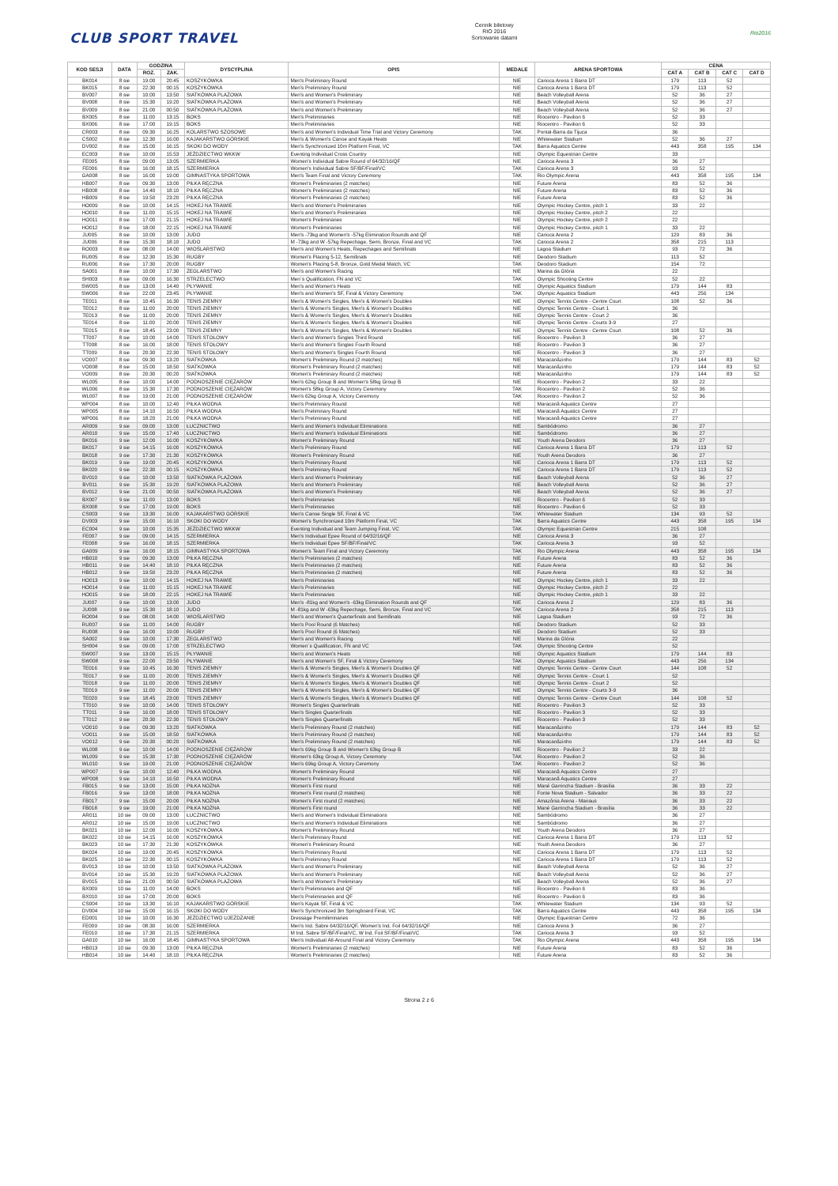CLUB SPORT TRAVEL
Cennik biletowy
RIO 2016
Sortowanie datami
Rio2016
| KOD SESJI | DATA | GODZINA | | DYSCYPLINA | OPIS | MEDALE | ARENA SPORTOWA | CENA | | | |
| --- | --- | --- | --- | --- | --- | --- | --- | --- | --- | --- | --- |
| | | ROZ. | ZAK. | | | | | CAT A | CAT B | CAT C | CAT D |
| BK014 | 8 sie | 19:00 | 20:45 | KOSZYKÓWKA | Men's Preliminary Round | NIE | Carioca Arena 1 Barra DT | 179 | 113 | 52 | |
| BK015 | 8 sie | 22:30 | 00:15 | KOSZYKÓWKA | Men's Preliminary Round | NIE | Carioca Arena 1 Barra DT | 179 | 113 | 52 | |
| BV007 | 8 sie | 10:00 | 13:50 | SIATKÓWKA PLAŻOWA | Men's and Women's Preliminary | NIE | Beach Volleyball Arena | 52 | 36 | 27 | |
| BV008 | 8 sie | 15:30 | 19:20 | SIATKÓWKA PLAŻOWA | Men's and Women's Preliminary | NIE | Beach Volleyball Arena | 52 | 36 | 27 | |
| BV009 | 8 sie | 21:00 | 00:50 | SIATKÓWKA PLAŻOWA | Men's and Women's Preliminary | NIE | Beach Volleyball Arena | 52 | 36 | 27 | |
| BX005 | 8 sie | 11:00 | 13:15 | BOKS | Men's Preliminaries | NIE | Riocentro - Pavilion 6 | 52 | 33 | | |
| BX006 | 8 sie | 17:00 | 19:15 | BOKS | Men's Preliminaries | NIE | Riocentro - Pavilion 6 | 52 | 33 | | |
| CR003 | 8 sie | 09:30 | 16:25 | KOLARSTWO SZOSOWE | Men's and Women's Individual Time Trial and Victory Ceremony | TAK | Pontal-Barra da Tijuca | 36 | | | |
| CS002 | 8 sie | 12:30 | 16:00 | KAJAKARSTWO GÓRSKIE | Men's & Women's Canoe and Kayak Heats | NIE | Whitewater Stadium | 52 | 36 | 27 | |
| DV002 | 8 sie | 15:00 | 16:15 | SKOKI DO WODY | Men's Synchronized 10m Platform Final, VC | TAK | Barra Aquatics Centre | 443 | 358 | 195 | 134 |
| EC003 | 8 sie | 10:00 | 15:53 | JEŹDZIECTWO WKKW | Eventing Individual Cross Country | NIE | Olympic Equestrian Centre | 33 | | | |
| FE005 | 8 sie | 09:00 | 13:05 | SZERMIERKA | Women's Individual Sabre Round of 64/32/16/QF | NIE | Carioca Arena 3 | 36 | 27 | | |
| FE006 | 8 sie | 16:00 | 18:15 | SZERMIERKA | Women's Individual Sabre SF/BF/Final/VC | TAK | Carioca Arena 3 | 93 | 52 | | |
| GA008 | 8 sie | 16:00 | 19:00 | GIMNASTYKA SPORTOWA | Men's Team Final and Victory Ceremony | TAK | Rio Olympic Arena | 443 | 358 | 195 | 134 |
| HB007 | 8 sie | 09:30 | 13:00 | PIŁKA RĘCZNA | Women's Preliminaries (2 matches) | NIE | Future Arena | 83 | 52 | 36 | |
| HB008 | 8 sie | 14:40 | 18:10 | PIŁKA RĘCZNA | Women's Preliminaries (2 matches) | NIE | Future Arena | 83 | 52 | 36 | |
| HB009 | 8 sie | 19:50 | 23:20 | PIŁKA RĘCZNA | Women's Preliminaries (2 matches) | NIE | Future Arena | 83 | 52 | 36 | |
| HO009 | 8 sie | 10:00 | 14:15 | HOKEJ NA TRAWIE | Men's and Women's Preliminaries | NIE | Olympic Hockey Centre, pitch 1 | 33 | 22 | | |
| HO010 | 8 sie | 11:00 | 15:15 | HOKEJ NA TRAWIE | Men's and Women's Preliminaries | NIE | Olympic Hockey Centre, pitch 2 | 22 | | | |
| HO011 | 8 sie | 17:00 | 21:15 | HOKEJ NA TRAWIE | Women's Preliminaries | NIE | Olympic Hockey Centre, pitch 2 | 22 | | | |
| HO012 | 8 sie | 18:00 | 22:15 | HOKEJ NA TRAWIE | Women's Preliminaries | NIE | Olympic Hockey Centre, pitch 1 | 33 | 22 | | |
| JU005 | 8 sie | 10:00 | 13:00 | JUDO | Men's -73kg and Women's -57kg Elimination Rounds and QF | NIE | Carioca Arena 2 | 129 | 83 | 36 | |
| JU006 | 8 sie | 15:30 | 18:10 | JUDO | M -73kg and W -57kg Repechage, Semi, Bronze, Final and VC | TAK | Carioca Arena 2 | 358 | 215 | 113 | |
| RO003 | 8 sie | 08:00 | 14:00 | WIOŚLARSTWO | Men's and Women's Heats, Repechages and Semifinals | NIE | Lagoa Stadium | 93 | 72 | 36 | |
| RU005 | 8 sie | 12:30 | 15:30 | RUGBY | Women's Placing 5-12, Semifinals | NIE | Deodoro Stadium | 113 | 52 | | |
| RU006 | 8 sie | 17:30 | 20:00 | RUGBY | Women's Placing 5-8, Bronze, Gold Medal Match, VC | TAK | Deodoro Stadium | 154 | 72 | | |
| SA001 | 8 sie | 10:00 | 17:30 | ŻEGLARSTWO | Men's and Women's Racing | NIE | Marina da Glória | 22 | | | |
| SH003 | 8 sie | 09:00 | 16:30 | STRZELECTWO | Men´s Qualification, FN and VC | TAK | Olympic Shooting Centre | 52 | 22 | | |
| SW005 | 8 sie | 13:00 | 14:40 | PŁYWANIE | Men's and Women's Heats | NIE | Olympic Aquatics Stadium | 179 | 144 | 83 | |
| SW006 | 8 sie | 22:00 | 23:45 | PŁYWANIE | Men's and Women's SF, Final & Victory Ceremony | TAK | Olympic Aquatics Stadium | 443 | 256 | 134 | |
| TE011 | 8 sie | 10:45 | 16:30 | TENIS ZIEMNY | Men's & Women's Singles, Men's & Women's Doubles | NIE | Olympic Tennis Centre - Centre Court | 108 | 52 | 36 | |
| TE012 | 8 sie | 11:00 | 20:00 | TENIS ZIEMNY | Men's & Women's Singles, Men's & Women's Doubles | NIE | Olympic Tennis Centre - Court 1 | 36 | | | |
| TE013 | 8 sie | 11:00 | 20:00 | TENIS ZIEMNY | Men's & Women's Singles, Men's & Women's Doubles | NIE | Olympic Tennis Centre - Court 2 | 36 | | | |
| TE014 | 8 sie | 11:00 | 20:00 | TENIS ZIEMNY | Men's & Women's Singles, Men's & Women's Doubles | NIE | Olympic Tennis Centre - Courts 3-9 | 27 | | | |
| TE015 | 8 sie | 18:45 | 23:00 | TENIS ZIEMNY | Men's & Women's Singles, Men's & Women's Doubles | NIE | Olympic Tennis Centre - Centre Court | 108 | 52 | 36 | |
| TT007 | 8 sie | 10:00 | 14:00 | TENIS STOŁOWY | Men's and Women's Singles Third Round | NIE | Riocentro - Pavilion 3 | 36 | 27 | | |
| TT008 | 8 sie | 16:00 | 18:00 | TENIS STOŁOWY | Men's and Women's Singles Fourth Round | NIE | Riocentro - Pavilion 3 | 36 | 27 | | |
| TT009 | 8 sie | 20:30 | 22:30 | TENIS STOŁOWY | Men's and Women's Singles Fourth Round | NIE | Riocentro - Pavilion 3 | 36 | 27 | | |
| VO007 | 8 sie | 09:30 | 13:20 | SIATKÓWKA | Women's Preliminary Round (2 matches) | NIE | Maracanãzinho | 179 | 144 | 83 | 52 |
| VO008 | 8 sie | 15:00 | 18:50 | SIATKÓWKA | Women's Preliminary Round (2 matches) | NIE | Maracanãzinho | 179 | 144 | 83 | 52 |
| VO009 | 8 sie | 20:30 | 00:20 | SIATKÓWKA | Women's Preliminary Round (2 matches) | NIE | Maracanãzinho | 179 | 144 | 83 | 52 |
| WL005 | 8 sie | 10:00 | 14:00 | PODNOSZENIE CIĘŻARÓW | Men's 62kg Group B and Women's 58kg Group B | NIE | Riocentro - Pavilion 2 | 33 | 22 | | |
| WL006 | 8 sie | 15:30 | 17:30 | PODNOSZENIE CIĘŻARÓW | Women's 58kg Group A, Victory Ceremony | TAK | Riocentro - Pavilion 2 | 52 | 36 | | |
| WL007 | 8 sie | 19:00 | 21:00 | PODNOSZENIE CIĘŻARÓW | Men's 62kg Group A, Victory Ceremony | TAK | Riocentro - Pavilion 2 | 52 | 36 | | |
| WP004 | 8 sie | 10:00 | 12:40 | PIŁKA WODNA | Men's Preliminary Round | NIE | Maracanã Aquatics Centre | 27 | | | |
| WP005 | 8 sie | 14:10 | 16:50 | PIŁKA WODNA | Men's Preliminary Round | NIE | Maracanã Aquatics Centre | 27 | | | |
| WP006 | 8 sie | 18:20 | 21:00 | PIŁKA WODNA | Men's Preliminary Round | NIE | Maracanã Aquatics Centre | 27 | | | |
| AR009 | 9 sie | 09:00 | 13:00 | ŁUCZNICTWO | Men's and Women's Individual Eliminations | NIE | Sambódromo | 36 | 27 | | |
| AR010 | 9 sie | 15:00 | 17:40 | ŁUCZNICTWO | Men's and Women's Individual Eliminations | NIE | Sambódromo | 36 | 27 | | |
| BK016 | 9 sie | 12:00 | 16:00 | KOSZYKÓWKA | Women's Preliminary Round | NIE | Youth Arena Deodoro | 36 | 27 | | |
| BK017 | 9 sie | 14:15 | 16:00 | KOSZYKÓWKA | Men's Preliminary Round | NIE | Carioca Arena 1 Barra DT | 179 | 113 | 52 | |
| BK018 | 9 sie | 17:30 | 21:30 | KOSZYKÓWKA | Women's Preliminary Round | NIE | Youth Arena Deodoro | 36 | 27 | | |
| BK019 | 9 sie | 19:00 | 20:45 | KOSZYKÓWKA | Men's Preliminary Round | NIE | Carioca Arena 1 Barra DT | 179 | 113 | 52 | |
| BK020 | 9 sie | 22:30 | 00:15 | KOSZYKÓWKA | Men's Preliminary Round | NIE | Carioca Arena 1 Barra DT | 179 | 113 | 52 | |
| BV010 | 9 sie | 10:00 | 13:50 | SIATKÓWKA PLAŻOWA | Men's and Women's Preliminary | NIE | Beach Volleyball Arena | 52 | 36 | 27 | |
| BV011 | 9 sie | 15:30 | 19:20 | SIATKÓWKA PLAŻOWA | Men's and Women's Preliminary | NIE | Beach Volleyball Arena | 52 | 36 | 27 | |
| BV012 | 9 sie | 21:00 | 00:50 | SIATKÓWKA PLAŻOWA | Men's and Women's Preliminary | NIE | Beach Volleyball Arena | 52 | 36 | 27 | |
| BX007 | 9 sie | 11:00 | 13:00 | BOKS | Men's Preliminaries | NIE | Riocentro - Pavilion 6 | 52 | 33 | | |
| BX008 | 9 sie | 17:00 | 19:00 | BOKS | Men's Preliminaries | NIE | Riocentro - Pavilion 6 | 52 | 33 | | |
| CS003 | 9 sie | 13:30 | 16:00 | KAJAKARSTWO GÓRSKIE | Men's Canoe Single SF, Final & VC | TAK | Whitewater Stadium | 134 | 93 | 52 | |
| DV003 | 9 sie | 15:00 | 16:10 | SKOKI DO WODY | Women's Synchronized 10m Platform Final, VC | TAK | Barra Aquatics Centre | 443 | 358 | 195 | 134 |
| EC004 | 9 sie | 10:00 | 15:35 | JEŹDZIECTWO WKKW | Eventing Individual and Team Jumping Final, VC | TAK | Olympic Equestrian Centre | 215 | 108 | | |
| FE007 | 9 sie | 09:00 | 14:15 | SZERMIERKA | Men's Individual Epee Round of 64/32/16/QF | NIE | Carioca Arena 3 | 36 | 27 | | |
| FE008 | 9 sie | 16:00 | 18:15 | SZERMIERKA | Men's Individual Epee SF/BF/Final/VC | TAK | Carioca Arena 3 | 93 | 52 | | |
| GA009 | 9 sie | 16:00 | 18:15 | GIMNASTYKA SPORTOWA | Women's Team Final and Victory Ceremony | TAK | Rio Olympic Arena | 443 | 358 | 195 | 134 |
| HB010 | 9 sie | 09:30 | 13:00 | PIŁKA RĘCZNA | Men's Preliminaries (2 matches) | NIE | Future Arena | 83 | 52 | 36 | |
| HB011 | 9 sie | 14:40 | 18:10 | PIŁKA RĘCZNA | Men's Preliminaries (2 matches) | NIE | Future Arena | 83 | 52 | 36 | |
| HB012 | 9 sie | 19:50 | 23:20 | PIŁKA RĘCZNA | Men's Preliminaries (2 matches) | NIE | Future Arena | 83 | 52 | 36 | |
| HO013 | 9 sie | 10:00 | 14:15 | HOKEJ NA TRAWIE | Men's Preliminaries | NIE | Olympic Hockey Centre, pitch 1 | 33 | 22 | | |
| HO014 | 9 sie | 11:00 | 15:15 | HOKEJ NA TRAWIE | Men's Preliminaries | NIE | Olympic Hockey Centre, pitch 2 | 22 | | | |
| HO015 | 9 sie | 18:00 | 22:15 | HOKEJ NA TRAWIE | Men's Preliminaries | NIE | Olympic Hockey Centre, pitch 1 | 33 | 22 | | |
| JU007 | 9 sie | 10:00 | 13:00 | JUDO | Men's -81kg and Women's -63kg Elimination Rounds and QF | NIE | Carioca Arena 2 | 129 | 83 | 36 | |
| JU008 | 9 sie | 15:30 | 18:10 | JUDO | M -81kg and W -63kg Repechage, Semi, Bronze, Final and VC | TAK | Carioca Arena 2 | 358 | 215 | 113 | |
| RO004 | 9 sie | 08:00 | 14:00 | WIOŚLARSTWO | Men's and Women's Quarterfinals and Semifinals | NIE | Lagoa Stadium | 93 | 72 | 36 | |
| RU007 | 9 sie | 11:00 | 14:00 | RUGBY | Men's Pool Round (6 Matches) | NIE | Deodoro Stadium | 52 | 33 | | |
| RU008 | 9 sie | 16:00 | 19:00 | RUGBY | Men's Pool Round (6 Matches) | NIE | Deodoro Stadium | 52 | 33 | | |
| SA002 | 9 sie | 10:00 | 17:30 | ŻEGLARSTWO | Men's and Women's Racing | NIE | Marina da Glória | 22 | | | |
| SH004 | 9 sie | 09:00 | 17:00 | STRZELECTWO | Women´s Qualification, FN and VC | TAK | Olympic Shooting Centre | 52 | | | |
| SW007 | 9 sie | 13:00 | 15:15 | PŁYWANIE | Men's and Women's Heats | NIE | Olympic Aquatics Stadium | 179 | 144 | 83 | |
| SW008 | 9 sie | 22:00 | 23:50 | PŁYWANIE | Men's and Women's SF, Final & Victory Ceremony | TAK | Olympic Aquatics Stadium | 443 | 256 | 134 | |
| TE016 | 9 sie | 10:45 | 16:30 | TENIS ZIEMNY | Men's & Women's Singles, Men's & Women's Doubles QF | NIE | Olympic Tennis Centre - Centre Court | 144 | 108 | 52 | |
| TE017 | 9 sie | 11:00 | 20:00 | TENIS ZIEMNY | Men's & Women's Singles, Men's & Women's Doubles QF | NIE | Olympic Tennis Centre - Court 1 | 52 | | | |
| TE018 | 9 sie | 11:00 | 20:00 | TENIS ZIEMNY | Men's & Women's Singles, Men's & Women's Doubles QF | NIE | Olympic Tennis Centre - Court 2 | 52 | | | |
| TE019 | 9 sie | 11:00 | 20:00 | TENIS ZIEMNY | Men's & Women's Singles, Men's & Women's Doubles QF | NIE | Olympic Tennis Centre - Courts 3-9 | 36 | | | |
| TE020 | 9 sie | 18:45 | 23:00 | TENIS ZIEMNY | Men's & Women's Singles, Men's & Women's Doubles QF | NIE | Olympic Tennis Centre - Centre Court | 144 | 108 | 52 | |
| TT010 | 9 sie | 10:00 | 14:00 | TENIS STOŁOWY | Women's Singles Quarterfinals | NIE | Riocentro - Pavilion 3 | 52 | 33 | | |
| TT011 | 9 sie | 16:00 | 18:00 | TENIS STOŁOWY | Men's Singles Quarterfinals | NIE | Riocentro - Pavilion 3 | 52 | 33 | | |
| TT012 | 9 sie | 20:30 | 22:30 | TENIS STOŁOWY | Men's Singles Quarterfinals | NIE | Riocentro - Pavilion 3 | 52 | 33 | | |
| VO010 | 9 sie | 09:30 | 13:20 | SIATKÓWKA | Men's Preliminary Round (2 matches) | NIE | Maracanãzinho | 179 | 144 | 83 | 52 |
| VO011 | 9 sie | 15:00 | 18:50 | SIATKÓWKA | Men's Preliminary Round (2 matches) | NIE | Maracanãzinho | 179 | 144 | 83 | 52 |
| VO012 | 9 sie | 20:30 | 00:20 | SIATKÓWKA | Men's Preliminary Round (2 matches) | NIE | Maracanãzinho | 179 | 144 | 83 | 52 |
| WL008 | 9 sie | 10:00 | 14:00 | PODNOSZENIE CIĘŻARÓW | Men's 69kg Group B and Women's 63kg Group B | NIE | Riocentro - Pavilion 2 | 33 | 22 | | |
| WL009 | 9 sie | 15:30 | 17:30 | PODNOSZENIE CIĘŻARÓW | Women's 63kg Group A, Victory Ceremony | TAK | Riocentro - Pavilion 2 | 52 | 36 | | |
| WL010 | 9 sie | 19:00 | 21:00 | PODNOSZENIE CIĘŻARÓW | Men's 69kg Group A, Victory Ceremony | TAK | Riocentro - Pavilion 2 | 52 | 36 | | |
| WP007 | 9 sie | 10:00 | 12:40 | PIŁKA WODNA | Women's Preliminary Round | NIE | Maracanã Aquatics Centre | 27 | | | |
| WP008 | 9 sie | 14:10 | 16:50 | PIŁKA WODNA | Women's Preliminary Round | NIE | Maracanã Aquatics Centre | 27 | | | |
| FB015 | 9 sie | 13:00 | 15:00 | PIŁKA NOŻNA | Women's First round | NIE | Mané Garrincha Stadium - Brasília | 36 | 33 | 22 | |
| FB016 | 9 sie | 13:00 | 18:00 | PIŁKA NOŻNA | Women's First round (2 matches) | NIE | Fonte Nova Stadium - Salvador | 36 | 33 | 22 | |
| FB017 | 9 sie | 15:00 | 20:00 | PIŁKA NOŻNA | Women's First round (2 matches) | NIE | Amazônia Arena - Manaus | 36 | 33 | 22 | |
| FB018 | 9 sie | 19:00 | 21:00 | PIŁKA NOŻNA | Women's First round | NIE | Mané Garrincha Stadium - Brasília | 36 | 33 | 22 | |
| AR011 | 10 sie | 09:00 | 13:00 | ŁUCZNICTWO | Men's and Women's Individual Eliminations | NIE | Sambódromo | 36 | 27 | | |
| AR012 | 10 sie | 15:00 | 19:00 | ŁUCZNICTWO | Men's and Women's Individual Eliminations | NIE | Sambódromo | 36 | 27 | | |
| BK021 | 10 sie | 12:00 | 16:00 | KOSZYKÓWKA | Women's Preliminary Round | NIE | Youth Arena Deodoro | 36 | 27 | | |
| BK022 | 10 sie | 14:15 | 16:00 | KOSZYKÓWKA | Men's Preliminary Round | NIE | Carioca Arena 1 Barra DT | 179 | 113 | 52 | |
| BK023 | 10 sie | 17:30 | 21:30 | KOSZYKÓWKA | Women's Preliminary Round | NIE | Youth Arena Deodoro | 36 | 27 | | |
| BK024 | 10 sie | 19:00 | 20:45 | KOSZYKÓWKA | Men's Preliminary Round | NIE | Carioca Arena 1 Barra DT | 179 | 113 | 52 | |
| BK025 | 10 sie | 22:30 | 00:15 | KOSZYKÓWKA | Men's Preliminary Round | NIE | Carioca Arena 1 Barra DT | 179 | 113 | 52 | |
| BV013 | 10 sie | 10:00 | 13:50 | SIATKÓWKA PLAŻOWA | Men's and Women's Preliminary | NIE | Beach Volleyball Arena | 52 | 36 | 27 | |
| BV014 | 10 sie | 15:30 | 19:20 | SIATKÓWKA PLAŻOWA | Men's and Women's Preliminary | NIE | Beach Volleyball Arena | 52 | 36 | 27 | |
| BV015 | 10 sie | 21:00 | 00:50 | SIATKÓWKA PLAŻOWA | Men's and Women's Preliminary | NIE | Beach Volleyball Arena | 52 | 36 | 27 | |
| BX009 | 10 sie | 11:00 | 14:00 | BOKS | Men's Preliminaries and QF | NIE | Riocentro - Pavilion 6 | 83 | 36 | | |
| BX010 | 10 sie | 17:00 | 20:00 | BOKS | Men's Preliminaries and QF | NIE | Riocentro - Pavilion 6 | 83 | 36 | | |
| CS004 | 10 sie | 13:30 | 16:10 | KAJAKARSTWO GÓRSKIE | Men's Kayak SF, Final & VC | TAK | Whitewater Stadium | 134 | 93 | 52 | |
| DV004 | 10 sie | 15:00 | 16:15 | SKOKI DO WODY | Men's Synchronized 3m Springboard Final, VC | TAK | Barra Aquatics Centre | 443 | 358 | 195 | 134 |
| ED001 | 10 sie | 10:00 | 16:30 | JEŹDZIECTWO UJEŻDŻANIE | Dressage Premiliminaries | NIE | Olympic Equestrian Centre | 72 | 36 | | |
| FE009 | 10 sie | 08:30 | 16:00 | SZERMIERKA | Men's Ind. Sabre 64/32/16/QF, Women's Ind. Foil 64/32/16/QF | NIE | Carioca Arena 3 | 36 | 27 | | |
| FE010 | 10 sie | 17:30 | 21:15 | SZERMIERKA | M Ind. Sabre SF/BF/Final/VC, W Ind. Foil SF/BF/Final/VC | TAK | Carioca Arena 3 | 93 | 52 | | |
| GA010 | 10 sie | 16:00 | 18:45 | GIMNASTYKA SPORTOWA | Men's Individual All-Around Final and Victory Ceremony | TAK | Rio Olympic Arena | 443 | 358 | 195 | 134 |
| HB013 | 10 sie | 09:30 | 13:00 | PIŁKA RĘCZNA | Women's Preliminaries (2 matches) | NIE | Future Arena | 83 | 52 | 36 | |
| HB014 | 10 sie | 14:40 | 18:10 | PIŁKA RĘCZNA | Women's Preliminaries (2 matches) | NIE | Future Arena | 83 | 52 | 36 | |
Strona 2 z 6